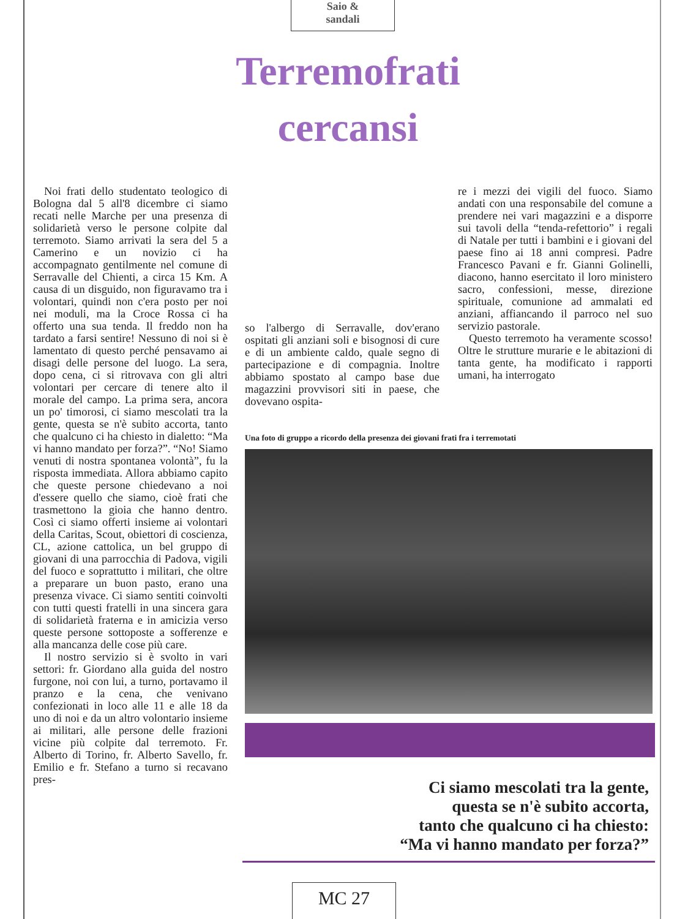Saio &
sandali
Terremofrati
cercansi
Noi frati dello studentato teologico di Bologna dal 5 all'8 dicembre ci siamo recati nelle Marche per una presenza di solidarietà verso le persone colpite dal terremoto. Siamo arrivati la sera del 5 a Camerino e un novizio ci ha accompagnato gentilmente nel comune di Serravalle del Chienti, a circa 15 Km. A causa di un disguido, non figuravamo tra i volontari, quindi non c'era posto per noi nei moduli, ma la Croce Rossa ci ha offerto una sua tenda. Il freddo non ha tardato a farsi sentire! Nessuno di noi si è lamentato di questo perché pensavamo ai disagi delle persone del luogo. La sera, dopo cena, ci si ritrovava con gli altri volontari per cercare di tenere alto il morale del campo. La prima sera, ancora un po' timorosi, ci siamo mescolati tra la gente, questa se n'è subito accorta, tanto che qualcuno ci ha chiesto in dialetto: “Ma vi hanno mandato per forza?”. “No! Siamo venuti di nostra spontanea volontà”, fu la risposta immediata. Allora abbiamo capito che queste persone chiedevano a noi d'essere quello che siamo, cioè frati che trasmettono la gioia che hanno dentro. Così ci siamo offerti insieme ai volontari della Caritas, Scout, obiettori di coscienza, CL, azione cattolica, un bel gruppo di giovani di una parrocchia di Padova, vigili del fuoco e soprattutto i militari, che oltre a preparare un buon pasto, erano una presenza vivace. Ci siamo sentiti coinvolti con tutti questi fratelli in una sincera gara di solidarietà fraterna e in amicizia verso queste persone sottoposte a sofferenze e alla mancanza delle cose più care.
Il nostro servizio si è svolto in vari settori: fr. Giordano alla guida del nostro furgone, noi con lui, a turno, portavamo il pranzo e la cena, che venivano confezionati in loco alle 11 e alle 18 da uno di noi e da un altro volontario insieme ai militari, alle persone delle frazioni vicine più colpite dal terremoto. Fr. Alberto di Torino, fr. Alberto Savello, fr. Emilio e fr. Stefano a turno si recavano pres-
so l'albergo di Serravalle, dov'erano ospitati gli anziani soli e bisognosi di cure e di un ambiente caldo, quale segno di partecipazione e di compagnia. Inoltre abbiamo spostato al campo base due magazzini provvisori siti in paese, che dovevano ospita-
re i mezzi dei vigili del fuoco. Siamo andati con una responsabile del comune a prendere nei vari magazzini e a disporre sui tavoli della “tenda-refettorio” i regali di Natale per tutti i bambini e i giovani del paese fino ai 18 anni compresi. Padre Francesco Pavani e fr. Gianni Golinelli, diacono, hanno esercitato il loro ministero sacro, confessioni, messe, direzione spirituale, comunione ad ammalati ed anziani, affiancando il parroco nel suo servizio pastorale.
Questo terremoto ha veramente scosso! Oltre le strutture murarie e le abitazioni di tanta gente, ha modificato i rapporti umani, ha interrogato
Una foto di gruppo a ricordo della presenza dei giovani frati fra i terremotati
Ci siamo mescolati tra la gente,
questa se n'è subito accorta,
tanto che qualcuno ci ha chiesto:
“Ma vi hanno mandato per forza?”
MC 27